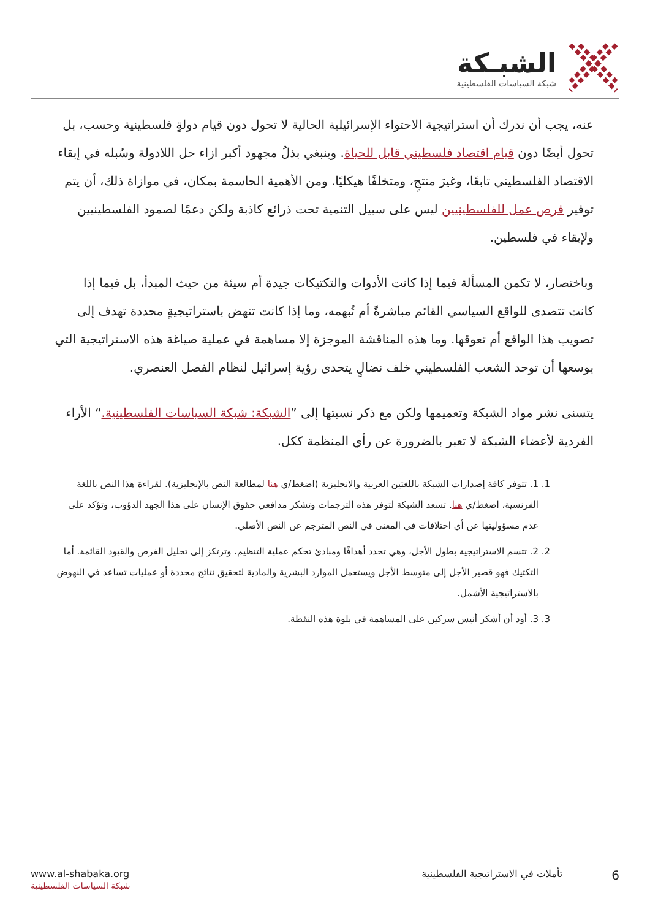الشبـكة
شبكة السياسات الفلسطينية
عنه، يجب أن ندرك أن استراتيجية الاحتواء الإسرائيلية الحالية لا تحول دون قيام دولةٍ فلسطينية وحسب، بل تحول أيضًا دون قيام اقتصاد فلسطيني قابل للحياة. وينبغي بذلُ مجهود أكبر ازاء حل اللادولة وسُبله في إبقاء الاقتصاد الفلسطيني تابعًا، وغيرَ منتجٍ، ومتخلفًا هيكليًا. ومن الأهمية الحاسمة بمكان، في موازاة ذلك، أن يتم توفير فرص عمل للفلسطينيين ليس على سبيل التنمية تحت ذرائع كاذبة ولكن دعمًا لصمود الفلسطينيين ولإبقاء في فلسطين.
وباختصار، لا تكمن المسألة فيما إذا كانت الأدوات والتكتيكات جيدة أم سيئة من حيث المبدأ، بل فيما إذا كانت تتصدى للواقع السياسي القائم مباشرةً أم تُبهمه، وما إذا كانت تنهض باستراتيجيةٍ محددة تهدف إلى تصويب هذا الواقع أم تعوقها. وما هذه المناقشة الموجزة إلا مساهمة في عملية صياغة هذه الاستراتيجية التي بوسعها أن توحد الشعب الفلسطيني خلف نضالٍ يتحدى رؤية إسرائيل لنظام الفصل العنصري.
يتسنى نشر مواد الشبكة وتعميمها ولكن مع ذكر نسبتها إلى ”الشبكة: شبكة السياسات الفلسطينية.“ الأراء الفردية لأعضاء الشبكة لا تعبر بالضرورة عن رأي المنظمة ككل.
1. 1. تتوفر كافة إصدارات الشبكة باللغتين العربية والانجليزية (اضغط/ي هنا لمطالعة النص بالإنجليزية). لقراءة هذا النص باللغة الفرنسية، اضغط/ي هنا. تسعد الشبكة لتوفر هذه الترجمات وتشكر مدافعي حقوق الإنسان على هذا الجهد الدؤوب، وتؤكد على عدم مسؤوليتها عن أي اختلافات في المعنى في النص المترجم عن النص الأصلي.
2. 2. تتسم الاستراتيجية بطول الأجل، وهي تحدد أهدافًا ومبادئ تحكم عملية التنظيم، وترتكز إلى تحليل الفرص والقيود القائمة. أما التكتيك فهو قصير الأجل إلى متوسط الأجل ويستعمل الموارد البشرية والمادية لتحقيق نتائج محددة أو عمليات تساعد في النهوض بالاستراتيجية الأشمل.
3. 3. أود أن أشكر أنيس سركين على المساهمة في بلوة هذه النقطة.
www.al-shabaka.org
شبكة السياسات الفلسطينية
6 تأملات في الاستراتيجية الفلسطينية